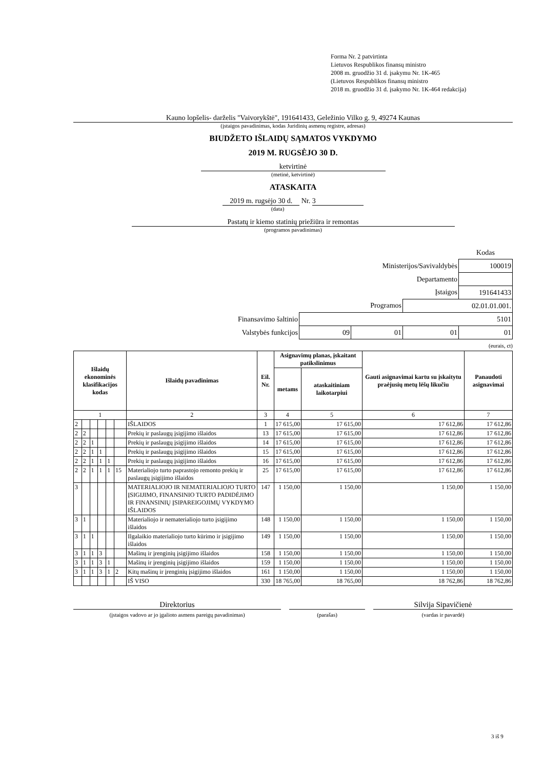Forma Nr. 2 patvirtinta
Lietuvos Respublikos finansų ministro
2008 m. gruodžio 31 d. įsakymu Nr. 1K-465
(Lietuvos Respublikos finansų ministro
2018 m. gruodžio 31 d. įsakymo Nr. 1K-464 redakcija)
Kauno lopšelis- darželis "Vaivorykštė", 191641433, Geležinio Vilko g. 9, 49274 Kaunas
(įstaigos pavadinimas, kodas Juridinių asmenų registre, adresas)
BIUDŽETO IŠLAIDŲ SĄMATOS VYKDYMO
2019 M. RUGSĖJO 30 D.
ketvirtinė
(metinė, ketvirtinė)
ATASKAITA
2019 m. rugsėjo 30 d. Nr. 3
(data)
Pastatų ir kiemo statinių priežiūra ir remontas
(programos pavadinimas)
| | | | | Kodas |
| Ministerijos/Savivaldybės | | | | 100019 |
| Departamento | | | | |
| Įstaigos | | | | 191641433 |
| Programos | | | 02.01.01.001. | |
| Finansavimo šaltinio | 5101 | | | |
| Valstybės funkcijos | 09 | 01 | 01 | 01 |
(eurais, ct)
| Išlaidų ekonominės klasifikacijos kodas | | | | | | Išlaidų pavadinimas | Eil. Nr. | Asignavimų planas, įskaitant patikslinimus | | Gauti asignavimai kartu su įskaitytu praėjusių metų lėšų likučiu | Panaudoti asignavimai |
| --- | --- | --- | --- | --- | --- | --- | --- | --- | --- | --- | --- |
| | | | | | | | | metams | ataskaitiniam laikotarpiui | | |
| 1 | | | | | | 2 | 3 | 4 | 5 | 6 | 7 |
| 2 | | | | | | IŠLAIDOS | 1 | 17 615,00 | 17 615,00 | 17 612,86 | 17 612,86 |
| 2 | 2 | | | | | Prekių ir paslaugų įsigijimo išlaidos | 13 | 17 615,00 | 17 615,00 | 17 612,86 | 17 612,86 |
| 2 | 2 | 1 | | | | Prekių ir paslaugų įsigijimo išlaidos | 14 | 17 615,00 | 17 615,00 | 17 612,86 | 17 612,86 |
| 2 | 2 | 1 | 1 | | | Prekių ir paslaugų įsigijimo išlaidos | 15 | 17 615,00 | 17 615,00 | 17 612,86 | 17 612,86 |
| 2 | 2 | 1 | 1 | 1 | | Prekių ir paslaugų įsigijimo išlaidos | 16 | 17 615,00 | 17 615,00 | 17 612,86 | 17 612,86 |
| 2 | 2 | 1 | 1 | 1 | 15 | Materialiojo turto paprastojo remonto prekių ir paslaugų įsigijimo išlaidos | 25 | 17 615,00 | 17 615,00 | 17 612,86 | 17 612,86 |
| 3 | | | | | | MATERIALIOJO IR NEMATERIALIOJO TURTO ĮSIGIJIMO, FINANSINIO TURTO PADIDĖJIMO IR FINANSINIŲ ĮSIPAREIGOJIMŲ VYKDYMO IŠLAIDOS | 147 | 1 150,00 | 1 150,00 | 1 150,00 | 1 150,00 |
| 3 | 1 | | | | | Materialiojo ir nematerialiojo turto įsigijimo išlaidos | 148 | 1 150,00 | 1 150,00 | 1 150,00 | 1 150,00 |
| 3 | 1 | 1 | | | | Ilgalaikio materialiojo turto kūrimo ir įsigijimo išlaidos | 149 | 1 150,00 | 1 150,00 | 1 150,00 | 1 150,00 |
| 3 | 1 | 1 | 3 | | | Mašinų ir įrenginių įsigijimo išlaidos | 158 | 1 150,00 | 1 150,00 | 1 150,00 | 1 150,00 |
| 3 | 1 | 1 | 3 | 1 | | Mašinų ir įrenginių įsigijimo išlaidos | 159 | 1 150,00 | 1 150,00 | 1 150,00 | 1 150,00 |
| 3 | 1 | 1 | 3 | 1 | 2 | Kitų mašinų ir įrenginių įsigijimo išlaidos | 161 | 1 150,00 | 1 150,00 | 1 150,00 | 1 150,00 |
| | | | | | | IŠ VISO | 330 | 18 765,00 | 18 765,00 | 18 762,86 | 18 762,86 |
Direktorius
(įstaigos vadovo ar jo įgalioto asmens pareigų pavadinimas)
(parašas)
Silvija Sipavičienė
(vardas ir pavardė)
3 iš 9